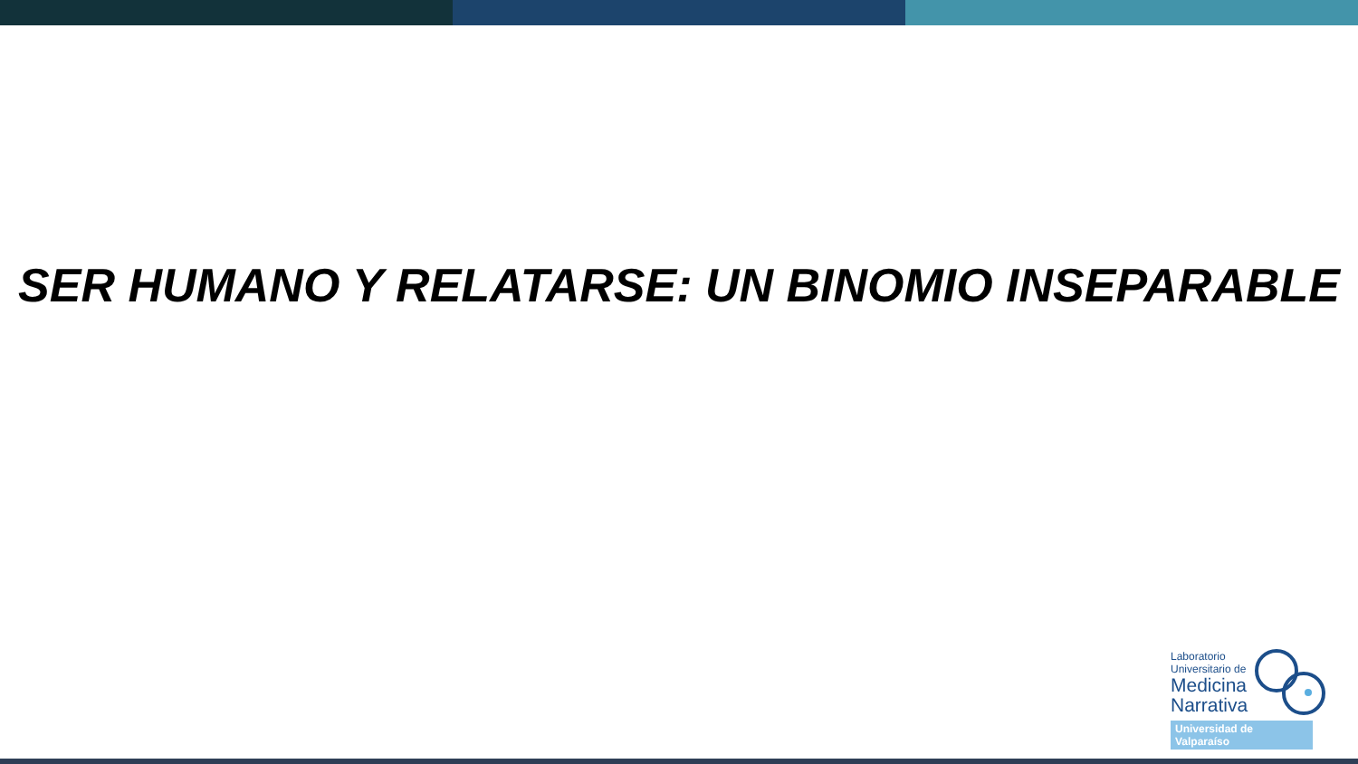SER HUMANO Y RELATARSE: UN BINOMIO INSEPARABLE
Laboratorio
Universitario de
Medicina
Narrativa
Universidad de Valparaíso